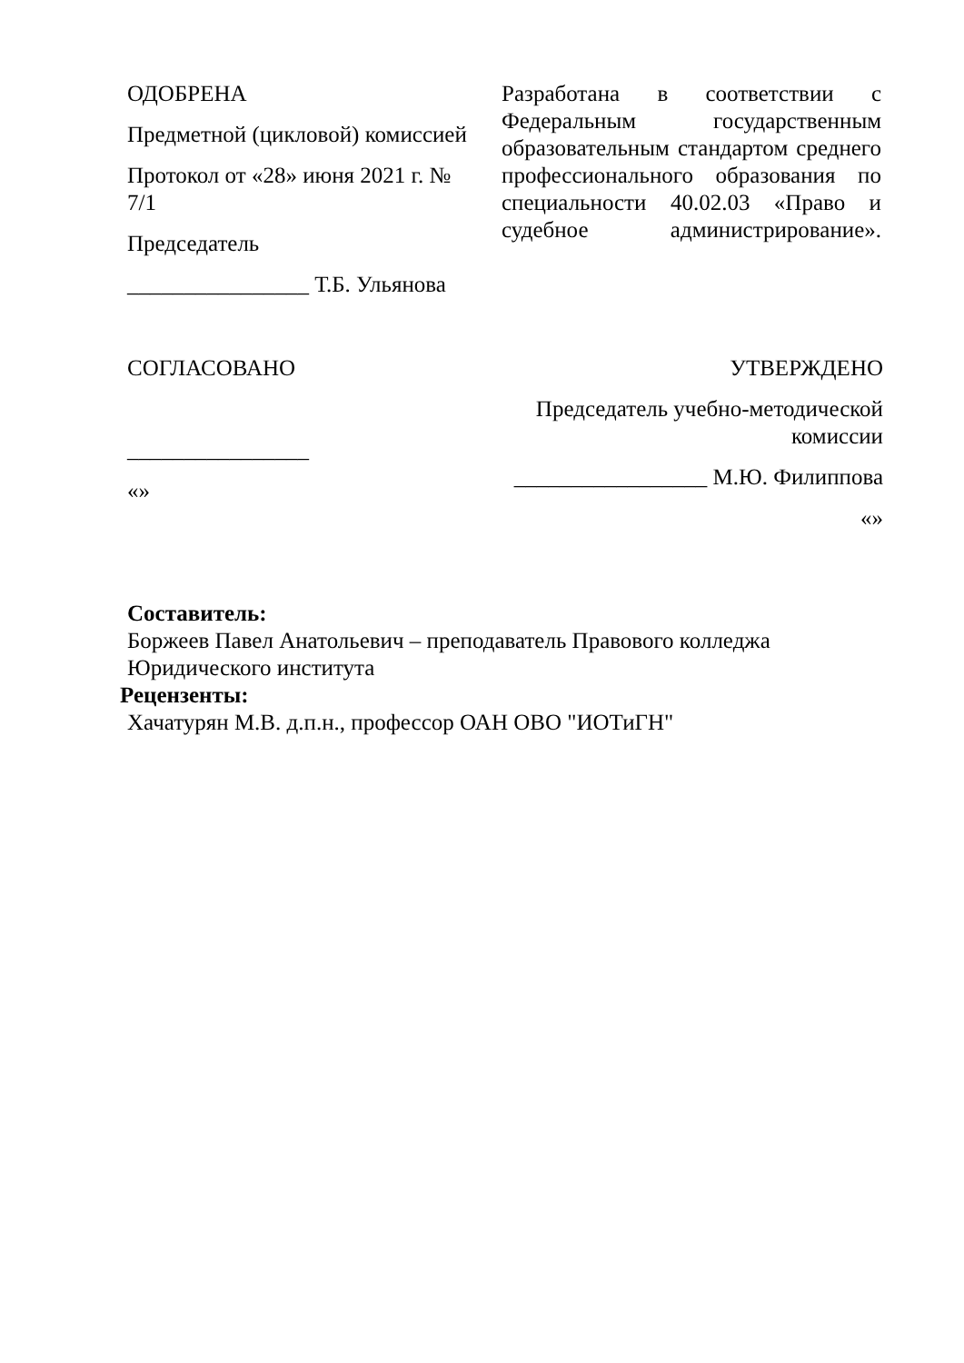ОДОБРЕНА
Предметной (цикловой) комиссией
Протокол от «28» июня 2021 г. № 7/1
Председатель
________________ Т.Б. Ульянова
Разработана в соответствии с Федеральным государственным образовательным стандартом среднего профессионального образования по специальности 40.02.03 «Право и судебное администрирование».
СОГЛАСОВАНО
________________
«»
УТВЕРЖДЕНО
Председатель учебно-методической комиссии
_________________ М.Ю. Филиппова
«»
Составитель:
Боржеев Павел Анатольевич – преподаватель Правового колледжа Юридического института
Рецензенты:
Хачатурян М.В. д.п.н., профессор ОАН ОВО "ИОТиГН"